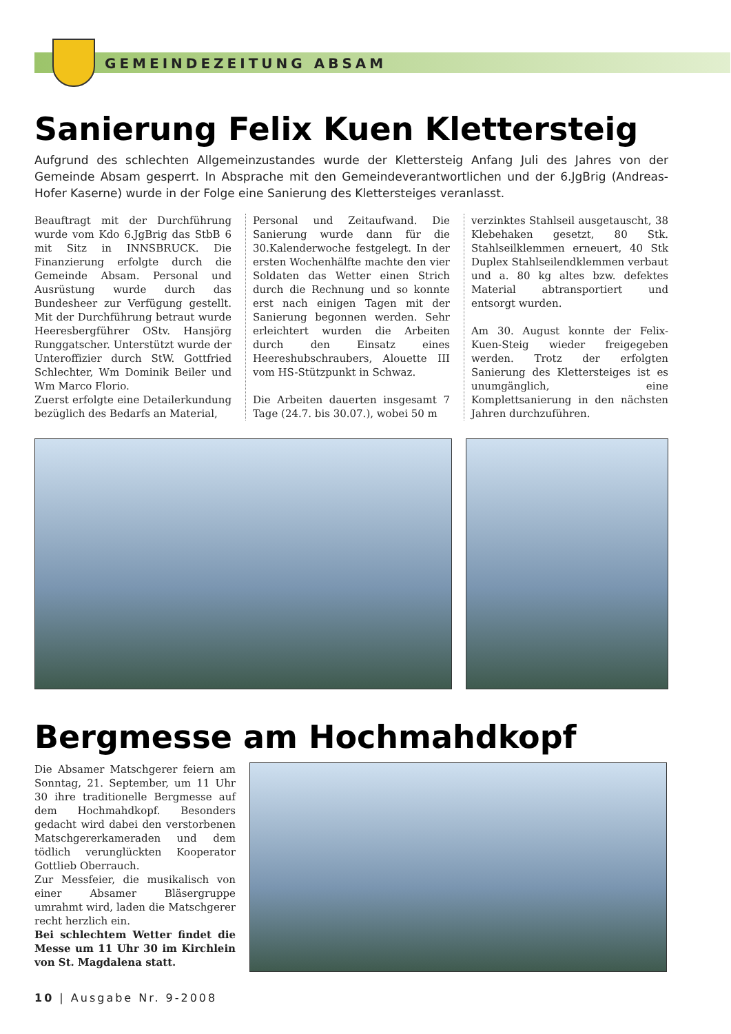GEMEINDEZEITUNG ABSAM
Sanierung Felix Kuen Klettersteig
Aufgrund des schlechten Allgemeinzustandes wurde der Klettersteig Anfang Juli des Jahres von der Gemeinde Absam gesperrt. In Absprache mit den Gemeindeverantwortlichen und der 6.JgBrig (Andreas-Hofer Kaserne) wurde in der Folge eine Sanierung des Klettersteiges veranlasst.
Beauftragt mit der Durchführung wurde vom Kdo 6.JgBrig das StbB 6 mit Sitz in INNSBRUCK. Die Finanzierung erfolgte durch die Gemeinde Absam. Personal und Ausrüstung wurde durch das Bundesheer zur Verfügung gestellt. Mit der Durchführung betraut wurde Heeresbergführer OStv. Hansjörg Runggatscher. Unterstützt wurde der Unteroffizier durch StW. Gottfried Schlechter, Wm Dominik Beiler und Wm Marco Florio.
Zuerst erfolgte eine Detailerkundung bezüglich des Bedarfs an Material,
Personal und Zeitaufwand. Die Sanierung wurde dann für die 30.Kalenderwoche festgelegt. In der ersten Wochenhälfte machte den vier Soldaten das Wetter einen Strich durch die Rechnung und so konnte erst nach einigen Tagen mit der Sanierung begonnen werden. Sehr erleichtert wurden die Arbeiten durch den Einsatz eines Heereshubschraubers, Alouette III vom HS-Stützpunkt in Schwaz.
Die Arbeiten dauerten insgesamt 7 Tage (24.7. bis 30.07.), wobei 50 m
verzinktes Stahlseil ausgetauscht, 38 Klebehaken gesetzt, 80 Stk. Stahlseilklemmen erneuert, 40 Stk Duplex Stahlseilendklemmen verbaut und a. 80 kg altes bzw. defektes Material abtransportiert und entsorgt wurden.
Am 30. August konnte der Felix-Kuen-Steig wieder freigegeben werden. Trotz der erfolgten Sanierung des Klettersteiges ist es unumgänglich, eine Komplettsanierung in den nächsten Jahren durchzuführen.
Bergmesse am Hochmahdkopf
Die Absamer Matschgerer feiern am Sonntag, 21. September, um 11 Uhr 30 ihre traditionelle Bergmesse auf dem Hochmahdkopf. Besonders gedacht wird dabei den verstorbenen Matschgererkameraden und dem tödlich verunglückten Kooperator Gottlieb Oberrauch.
Zur Messfeier, die musikalisch von einer Absamer Bläsergruppe umrahmt wird, laden die Matschgerer recht herzlich ein.
Bei schlechtem Wetter findet die Messe um 11 Uhr 30 im Kirchlein von St. Magdalena statt.
10 | Ausgabe Nr. 9-2008